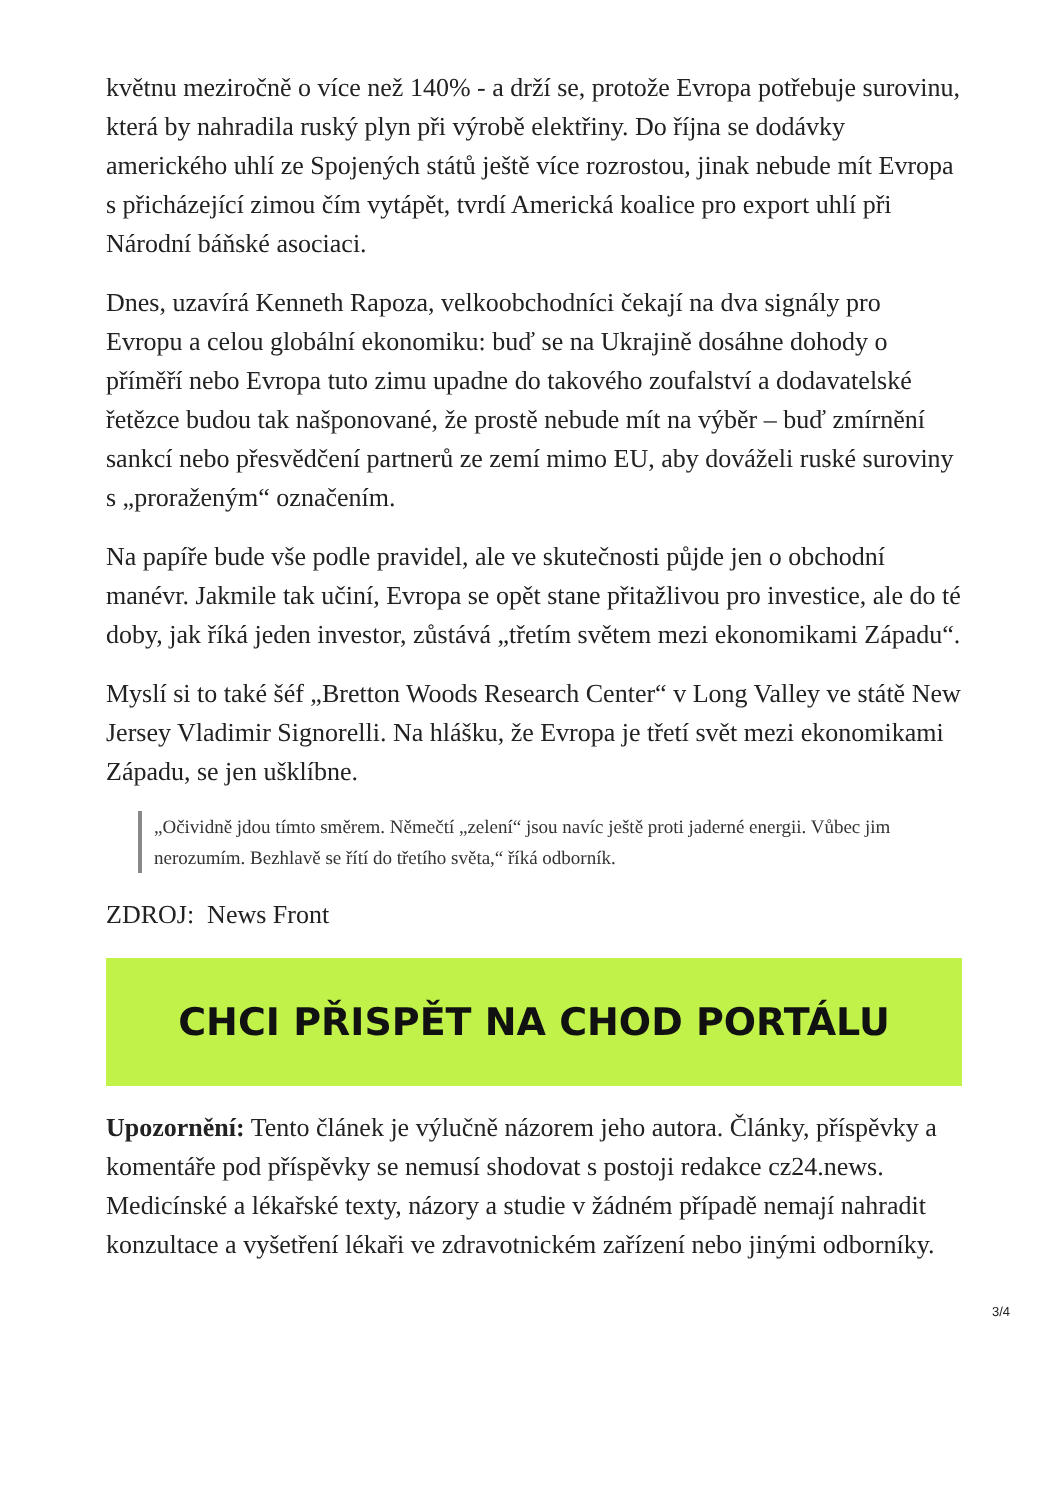květnu meziročně o více než 140% - a drží se, protože Evropa potřebuje surovinu, která by nahradila ruský plyn při výrobě elektřiny. Do října se dodávky amerického uhlí ze Spojených států ještě více rozrostou, jinak nebude mít Evropa s přicházející zimou čím vytápět, tvrdí Americká koalice pro export uhlí při Národní báňské asociaci.
Dnes, uzavírá Kenneth Rapoza, velkoobchodníci čekají na dva signály pro Evropu a celou globální ekonomiku: buď se na Ukrajině dosáhne dohody o příměří nebo Evropa tuto zimu upadne do takového zoufalství a dodavatelské řetězce budou tak našponované, že prostě nebude mít na výběr – buď zmírnění sankcí nebo přesvědčení partnerů ze zemí mimo EU, aby dováželi ruské suroviny s „proraženým“ označením.
Na papíře bude vše podle pravidel, ale ve skutečnosti půjde jen o obchodní manévr. Jakmile tak učiní, Evropa se opět stane přitažlivou pro investice, ale do té doby, jak říká jeden investor, zůstává „třetím světem mezi ekonomikami Západu“.
Myslí si to také šéf „Bretton Woods Research Center“ v Long Valley ve státě New Jersey Vladimir Signorelli. Na hlášku, že Evropa je třetí svět mezi ekonomikami Západu, se jen ušklíbne.
„Očividně jdou tímto směrem. Němečtí „zelení“ jsou navíc ještě proti jaderné energii. Vůbec jim nerozumím. Bezhlavě se řítí do třetího světa,“ říká odborník.
ZDROJ: News Front
CHCI PŘISPĚT NA CHOD PORTÁLU
Upozornění: Tento článek je výlučně názorem jeho autora. Články, příspěvky a komentáře pod příspěvky se nemusí shodovat s postoji redakce cz24.news. Medicínské a lékařské texty, názory a studie v žádném případě nemají nahradit konzultace a vyšetření lékaři ve zdravotnickém zařízení nebo jinými odborníky.
3/4